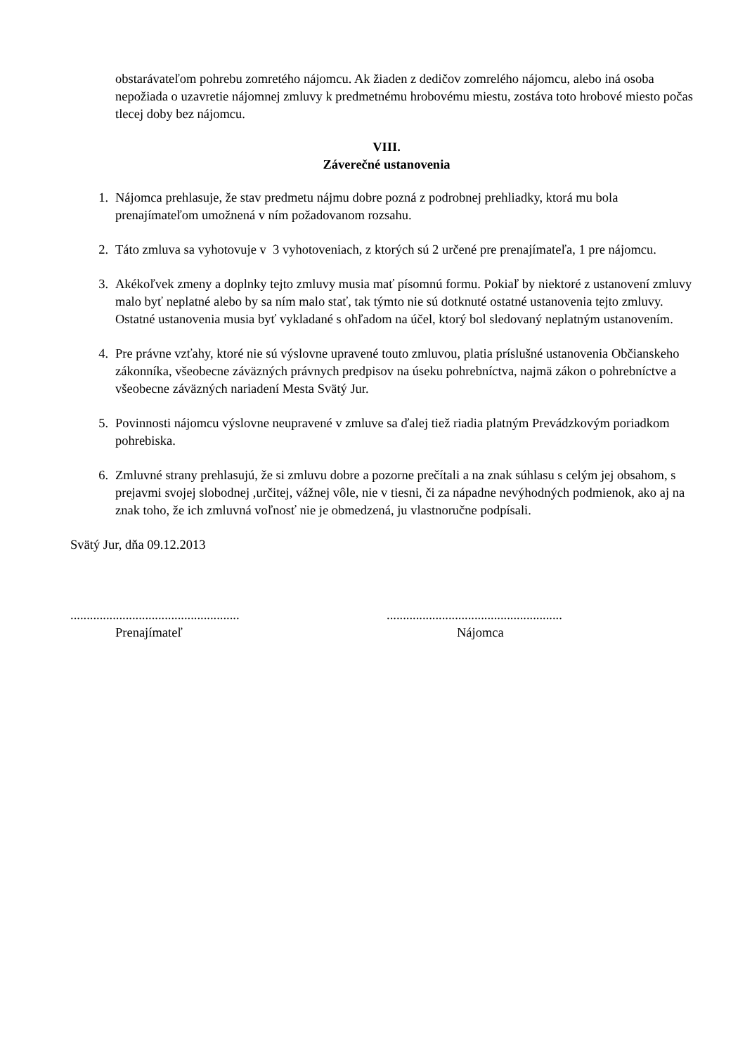obstarávateľom pohrebu zomretého nájomcu. Ak žiaden z dedičov zomrelého nájomcu, alebo iná osoba nepožiada o uzavretie nájomnej zmluvy k predmetnému hrobovému miestu, zostáva toto hrobové miesto počas tlecej doby bez nájomcu.
VIII.
Záverečné ustanovenia
1. Nájomca prehlasuje, že stav predmetu nájmu dobre pozná z podrobnej prehliadky, ktorá mu bola prenajímateľom umožnená v ním požadovanom rozsahu.
2. Táto zmluva sa vyhotovuje v 3 vyhotoveniach, z ktorých sú 2 určené pre prenajímateľa, 1 pre nájomcu.
3. Akékoľvek zmeny a doplnky tejto zmluvy musia mať písomnú formu. Pokiaľ by niektoré z ustanovení zmluvy malo byť neplatné alebo by sa ním malo stať, tak týmto nie sú dotknuté ostatné ustanovenia tejto zmluvy. Ostatné ustanovenia musia byť vykladané s ohľadom na účel, ktorý bol sledovaný neplatným ustanovením.
4. Pre právne vzťahy, ktoré nie sú výslovne upravené touto zmluvou, platia príslušné ustanovenia Občianskeho zákonníka, všeobecne záväzných právnych predpisov na úseku pohrebníctva, najmä zákon o pohrebníctve a všeobecne záväzných nariadení Mesta Svätý Jur.
5. Povinnosti nájomcu výslovne neupravené v zmluve sa ďalej tiež riadia platným Prevádzkovým poriadkom pohrebiska.
6. Zmluvné strany prehlasujú, že si zmluvu dobre a pozorne prečítali a na znak súhlasu s celým jej obsahom, s prejavmi svojej slobodnej ,určitej, vážnej vôle, nie v tiesni, či za nápadne nevýhodných podmienok, ako aj na znak toho, že ich zmluvná voľnosť nie je obmedzená, ju vlastnoručne podpísali.
Svätý Jur, dňa 09.12.2013
....................................................
Prenajímateľ
......................................................
Nájomca